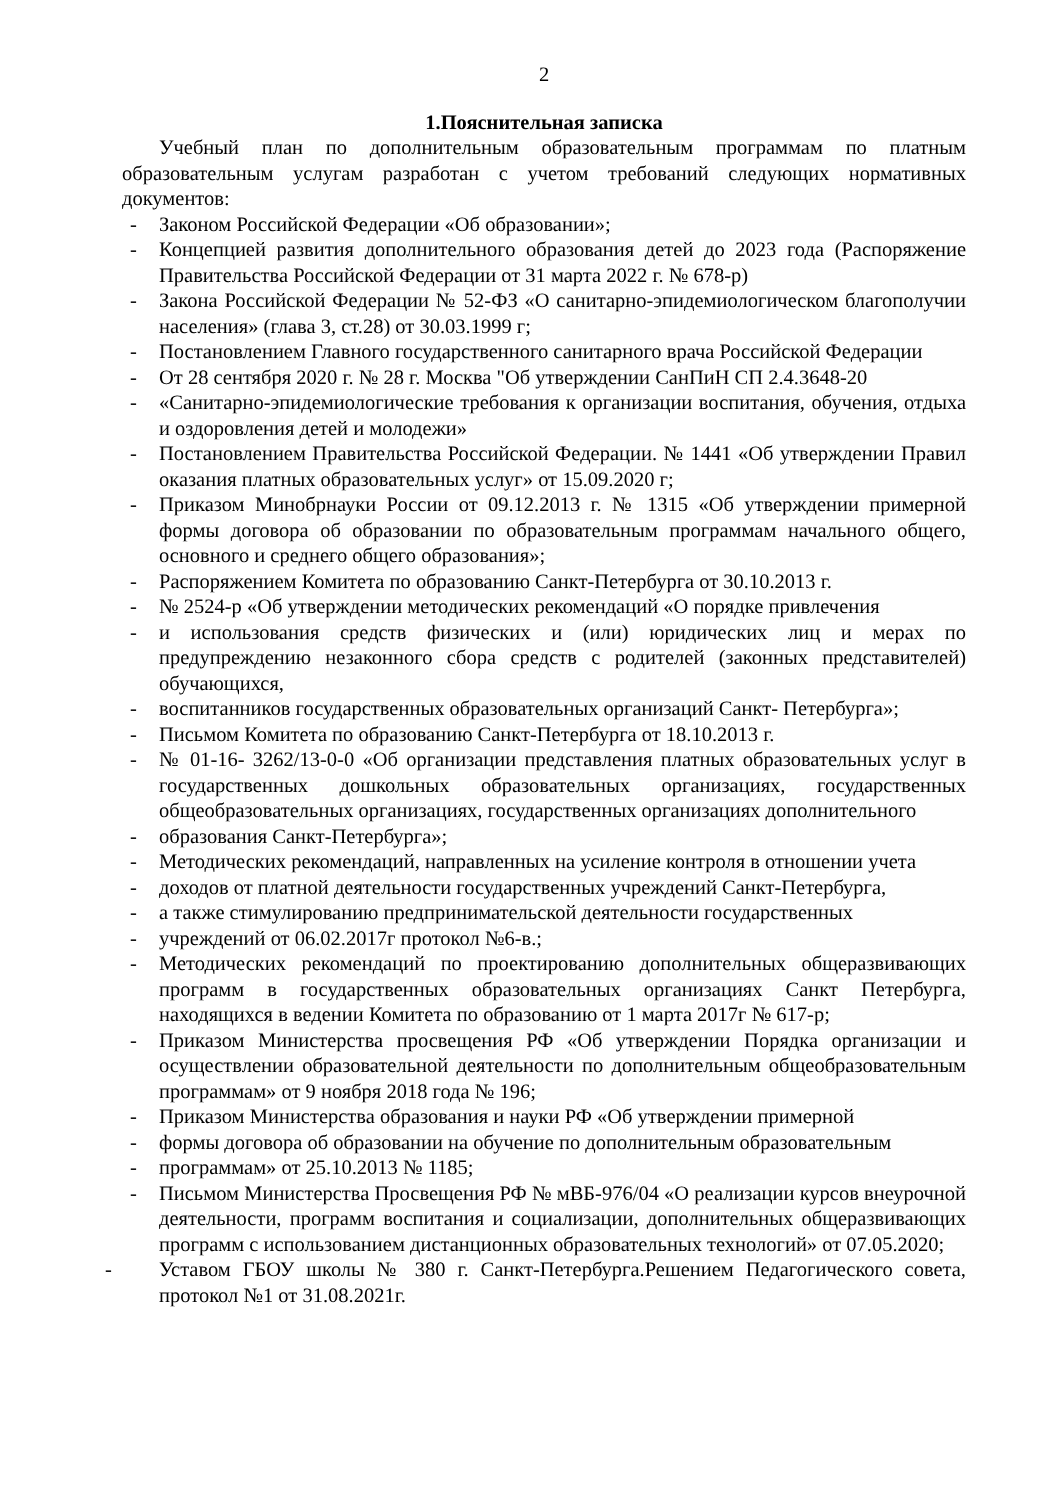2
1.Пояснительная записка
Учебный план по дополнительным образовательным программам по платным образовательным услугам разработан с учетом требований следующих нормативных документов:
- Законом Российской Федерации «Об образовании»;
- Концепцией развития дополнительного образования детей до 2023 года (Распоряжение Правительства Российской Федерации от 31 марта 2022 г. № 678-р)
- Закона Российской Федерации № 52-ФЗ «О санитарно-эпидемиологическом благополучии населения» (глава 3, ст.28) от 30.03.1999 г;
- Постановлением Главного государственного санитарного врача Российской Федерации
- От 28 сентября 2020 г. № 28 г. Москва "Об утверждении СанПиН СП 2.4.3648-20
- «Санитарно-эпидемиологические требования к организации воспитания, обучения, отдыха и оздоровления детей и молодежи»
- Постановлением Правительства Российской Федерации. № 1441 «Об утверждении Правил оказания платных образовательных услуг» от 15.09.2020 г;
- Приказом Минобрнауки России от 09.12.2013 г. № 1315 «Об утверждении примерной формы договора об образовании по образовательным программам начального общего, основного и среднего общего образования»;
- Распоряжением Комитета по образованию Санкт-Петербурга от 30.10.2013 г.
- № 2524-р «Об утверждении методических рекомендаций «О порядке привлечения
- и использования средств физических и (или) юридических лиц и мерах по предупреждению незаконного сбора средств с родителей (законных представителей) обучающихся,
- воспитанников государственных образовательных организаций Санкт- Петербурга»;
- Письмом Комитета по образованию Санкт-Петербурга от 18.10.2013 г.
- № 01-16- 3262/13-0-0 «Об организации представления платных образовательных услуг в государственных дошкольных образовательных организациях, государственных общеобразовательных организациях, государственных организациях дополнительного
- образования Санкт-Петербурга»;
- Методических рекомендаций, направленных на усиление контроля в отношении учета
- доходов от платной деятельности государственных учреждений Санкт-Петербурга,
- а также стимулированию предпринимательской деятельности государственных
- учреждений от 06.02.2017г протокол №6-в.;
- Методических рекомендаций по проектированию дополнительных общеразвивающих программ в государственных образовательных организациях Санкт Петербурга, находящихся в ведении Комитета по образованию от 1 марта 2017г № 617-р;
- Приказом Министерства просвещения РФ «Об утверждении Порядка организации и осуществлении образовательной деятельности по дополнительным общеобразовательным программам» от 9 ноября 2018 года № 196;
- Приказом Министерства образования и науки РФ «Об утверждении примерной
- формы договора об образовании на обучение по дополнительным образовательным
- программам» от 25.10.2013 № 1185;
- Письмом Министерства Просвещения РФ № мВБ-976/04 «О реализации курсов внеурочной деятельности, программ воспитания и социализации, дополнительных общеразвивающих программ с использованием дистанционных образовательных технологий» от 07.05.2020;
- Уставом ГБОУ школы № 380 г. Санкт-Петербурга.Решением Педагогического совета, протокол №1 от 31.08.2021г.